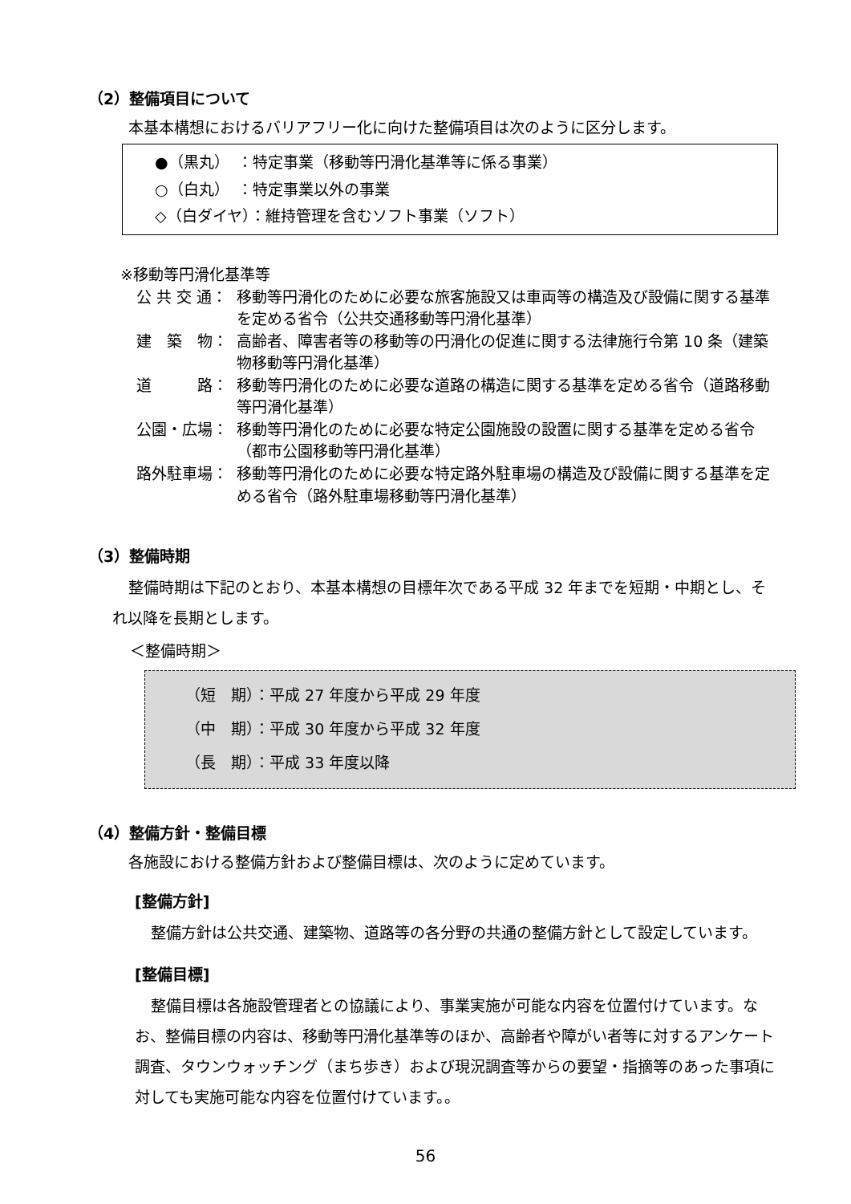（2）整備項目について
本基本構想におけるバリアフリー化に向けた整備項目は次のように区分します。
●（黒丸）　：特定事業（移動等円滑化基準等に係る事業）
○（白丸）　：特定事業以外の事業
◇（白ダイヤ）：維持管理を含むソフト事業（ソフト）
※移動等円滑化基準等
公 共 交 通： 移動等円滑化のために必要な旅客施設又は車両等の構造及び設備に関する基準を定める省令（公共交通移動等円滑化基準）
建　築　物： 高齢者、障害者等の移動等の円滑化の促進に関する法律施行令第 10 条（建築物移動等円滑化基準）
道　　　路： 移動等円滑化のために必要な道路の構造に関する基準を定める省令（道路移動等円滑化基準）
公園・広場： 移動等円滑化のために必要な特定公園施設の設置に関する基準を定める省令（都市公園移動等円滑化基準）
路外駐車場： 移動等円滑化のために必要な特定路外駐車場の構造及び設備に関する基準を定める省令（路外駐車場移動等円滑化基準）
（3）整備時期
整備時期は下記のとおり、本基本構想の目標年次である平成 32 年までを短期・中期とし、それ以降を長期とします。
＜整備時期＞
（短　期）：平成 27 年度から平成 29 年度
（中　期）：平成 30 年度から平成 32 年度
（長　期）：平成 33 年度以降
（4）整備方針・整備目標
各施設における整備方針および整備目標は、次のように定めています。
[整備方針]
整備方針は公共交通、建築物、道路等の各分野の共通の整備方針として設定しています。
[整備目標]
整備目標は各施設管理者との協議により、事業実施が可能な内容を位置付けています。なお、整備目標の内容は、移動等円滑化基準等のほか、高齢者や障がい者等に対するアンケート調査、タウンウォッチング（まち歩き）および現況調査等からの要望・指摘等のあった事項に対しても実施可能な内容を位置付けています。。
56